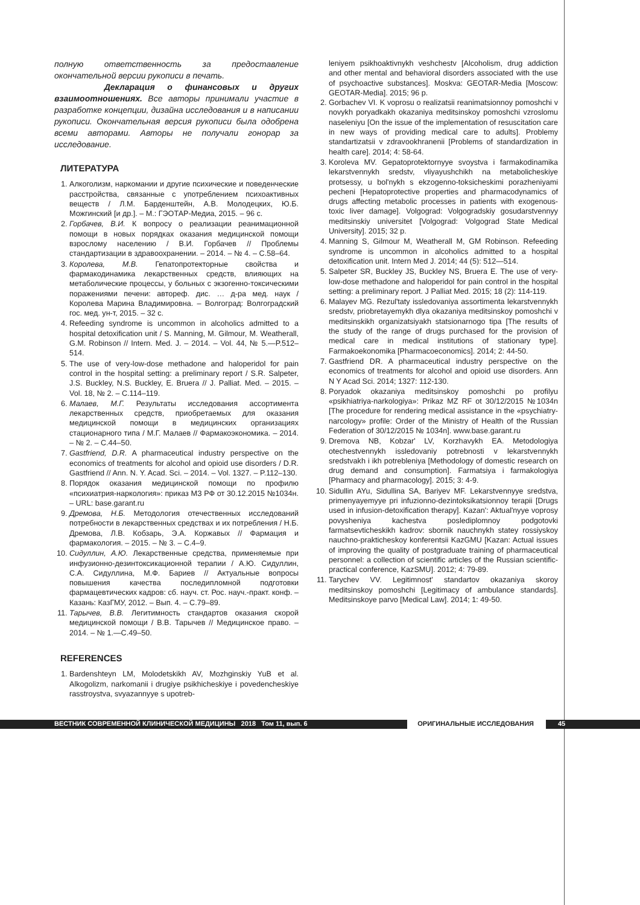полную ответственность за предоставление окончательной версии рукописи в печать.
Декларация о финансовых и других взаимоотношениях. Все авторы принимали участие в разработке концепции, дизайна исследования и в написании рукописи. Окончательная версия рукописи была одобрена всеми авторами. Авторы не получали гонорар за исследование.
ЛИТЕРАТУРА
1. Алкоголизм, наркомании и другие психические и поведенческие расстройства, связанные с употреблением психоактивных веществ / Л.М. Барденштейн, А.В. Молодецких, Ю.Б. Можгинский [и др.]. – М.: ГЭОТАР-Медиа, 2015. – 96 с.
2. Горбачев, В.И. К вопросу о реализации реанимационной помощи в новых порядках оказания медицинской помощи взрослому населению / В.И. Горбачев // Проблемы стандартизации в здравоохранении. – 2014. – № 4. – С.58–64.
3. Королева, М.В. Гепатопротекторные свойства и фармакодинамика лекарственных средств, влияющих на метаболические процессы, у больных с экзогенно-токсическими поражениями печени: автореф. дис. … д-ра мед. наук / Королева Марина Владимировна. – Волгоград: Волгоградский гос. мед. ун-т, 2015. – 32 с.
4. Refeeding syndrome is uncommon in alcoholics admitted to a hospital detoxification unit / S. Manning, M. Gilmour, M. Weatherall, G.M. Robinson // Intern. Med. J. – 2014. – Vol. 44, № 5.—P.512–514.
5. The use of very-low-dose methadone and haloperidol for pain control in the hospital setting: a preliminary report / S.R. Salpeter, J.S. Buckley, N.S. Buckley, E. Bruera // J. Palliat. Med. – 2015. – Vol. 18, № 2. – С.114–119.
6. Малаев, М.Г. Результаты исследования ассортимента лекарственных средств, приобретаемых для оказания медицинской помощи в медицинских организациях стационарного типа / М.Г. Малаев // Фармакоэкономика. – 2014. – № 2. – С.44–50.
7. Gastfriend, D.R. A pharmaceutical industry perspective on the economics of treatments for alcohol and opioid use disorders / D.R. Gastfriend // Ann. N. Y. Acad. Sci. – 2014. – Vol. 1327. – P.112–130.
8. Порядок оказания медицинской помощи по профилю «психиатрия-наркология»: приказ МЗ РФ от 30.12.2015 №1034н. – URL: base.garant.ru
9. Дремова, Н.Б. Методология отечественных исследований потребности в лекарственных средствах и их потребления / Н.Б. Дремова, Л.В. Кобзарь, Э.А. Коржавых // Фармация и фармакология. – 2015. – № 3. – С.4–9.
10. Сидуллин, А.Ю. Лекарственные средства, применяемые при инфузионно-дезинтоксикационной терапии / А.Ю. Сидуллин, С.А. Сидуллина, М.Ф. Бариев // Актуальные вопросы повышения качества последипломной подготовки фармацевтических кадров: сб. науч. ст. Рос. науч.-практ. конф. – Казань: КазГМУ, 2012. – Вып. 4. – С.79–89.
11. Тарычев, В.В. Легитимность стандартов оказания скорой медицинской помощи / В.В. Тарычев // Медицинское право. – 2014. – № 1.—С.49–50.
REFERENCES
1. Bardenshteyn LM, Molodetskikh AV, Mozhginskiy YuB et al. Alkogolizm, narkomanii i drugiye psikhicheskiye i povedencheskiye rasstroystva, svyazannyye s upotreb-
leniyem psikhoaktivnykh veshchestv [Alcoholism, drug addiction and other mental and behavioral disorders associated with the use of psychoactive substances]. Moskva: GEOTAR-Media [Moscow: GEOTAR-Media]. 2015; 96 p.
2. Gorbachev VI. K voprosu o realizatsii reanimatsionnoy pomoshchi v novykh poryadkakh okazaniya meditsinskoy pomoshchi vzroslomu naseleniyu [On the issue of the implementation of resuscitation care in new ways of providing medical care to adults]. Problemy standartizatsii v zdravookhranenii [Problems of standardization in health care]. 2014; 4: 58-64.
3. Koroleva MV. Gepatoprotektornyye svoystva i farmakodinamika lekarstvennykh sredstv, vliyayushchikh na metabolicheskiye protsessy, u bol'nykh s ekzogenno-toksicheskimi porazheniyami pecheni [Hepatoprotective properties and pharmacodynamics of drugs affecting metabolic processes in patients with exogenous-toxic liver damage]. Volgograd: Volgogradskiy gosudarstvennyy meditsinskiy universitet [Volgograd: Volgograd State Medical University]. 2015; 32 p.
4. Manning S, Gilmour M, Weatherall M, GM Robinson. Refeeding syndrome is uncommon in alcoholics admitted to a hospital detoxification unit. Intern Med J. 2014; 44 (5): 512—514.
5. Salpeter SR, Buckley JS, Buckley NS, Bruera E. The use of very-low-dose methadone and haloperidol for pain control in the hospital setting: a preliminary report. J Palliat Med. 2015; 18 (2): 114-119.
6. Malayev MG. Rezul'taty issledovaniya assortimenta lekarstvennykh sredstv, priobretayemykh dlya okazaniya meditsinskoy pomoshchi v meditsinskikh organizatsiyakh statsionarnogo tipa [The results of the study of the range of drugs purchased for the provision of medical care in medical institutions of stationary type]. Farmakoekonomika [Pharmacoeconomics]. 2014; 2: 44-50.
7. Gastfriend DR. A pharmaceutical industry perspective on the economics of treatments for alcohol and opioid use disorders. Ann N Y Acad Sci. 2014; 1327: 112-130.
8. Poryadok okazaniya meditsinskoy pomoshchi po profilyu «psikhiatriya-narkologiya»: Prikaz MZ RF ot 30/12/2015 №1034n [The procedure for rendering medical assistance in the «psychiatry-narcology» profile: Order of the Ministry of Health of the Russian Federation of 30/12/2015 № 1034n]. www.base.garant.ru
9. Dremova NB, Kobzar' LV, Korzhavykh EA. Metodologiya otechestvennykh issledovaniy potrebnosti v lekarstvennykh sredstvakh i ikh potrebleniya [Methodology of domestic research on drug demand and consumption]. Farmatsiya i farmakologiya [Pharmacy and pharmacology]. 2015; 3: 4-9.
10. Sidullin AYu, Sidullina SA, Bariyev MF. Lekarstvennyye sredstva, primenyayemyye pri infuzionno-dezintoksikatsionnoy terapii [Drugs used in infusion-detoxification therapy]. Kazan': Aktual'nyye voprosy povysheniya kachestva poslediplomnoy podgotovki farmatsevticheskikh kadrov: sbornik nauchnykh statey rossiyskoy nauchno-prakticheskoy konferentsii KazGMU [Kazan: Actual issues of improving the quality of postgraduate training of pharmaceutical personnel: a collection of scientific articles of the Russian scientific-practical conference, KazSMU]. 2012; 4: 79-89.
11. Tarychev VV. Legitimnost' standartov okazaniya skoroy meditsinskoy pomoshchi [Legitimacy of ambulance standards]. Meditsinskoye parvo [Medical Law]. 2014; 1: 49-50.
ВЕСТНИК СОВРЕМЕННОЙ КЛИНИЧЕСКОЙ МЕДИЦИНЫ 2018 Том 11, вып. 6 ОРИГИНАЛЬНЫЕ ИССЛЕДОВАНИЯ 45